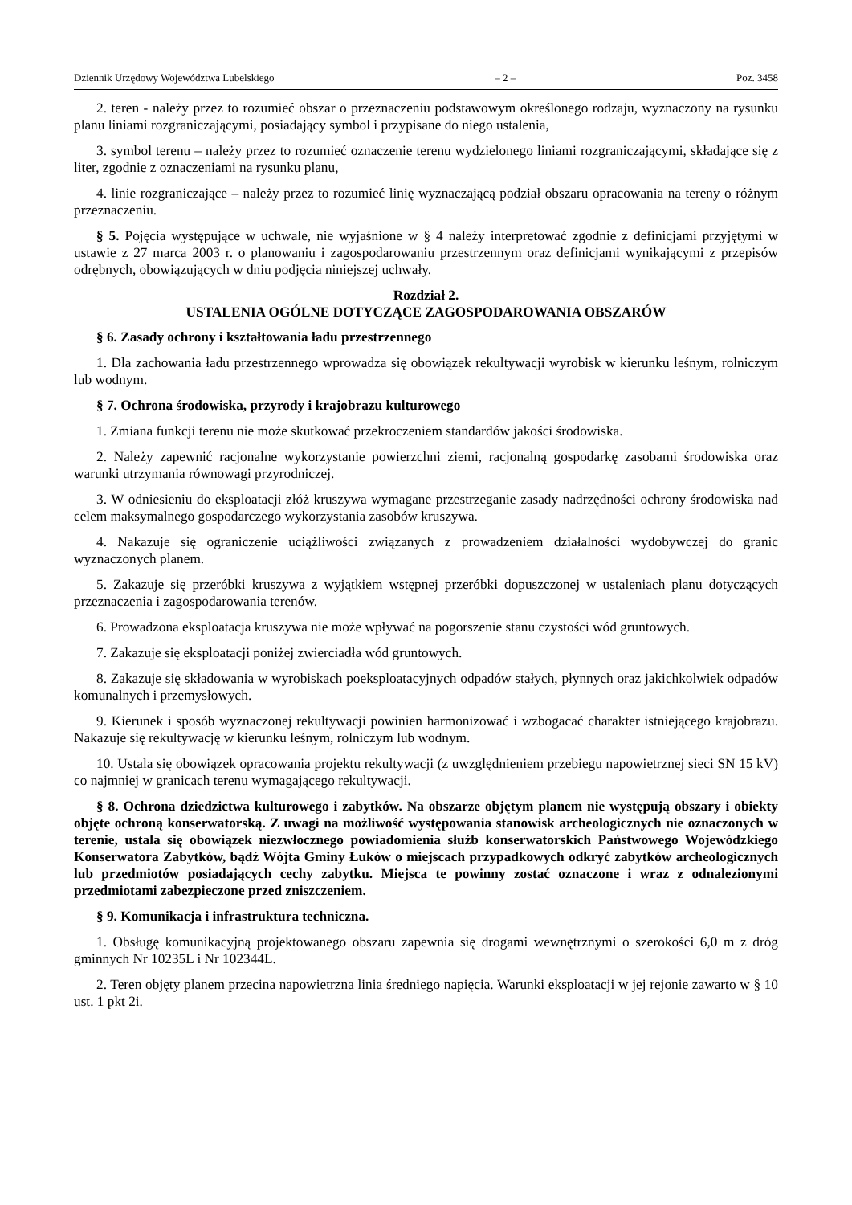Dziennik Urzędowy Województwa Lubelskiego – 2 – Poz. 3458
2. teren - należy przez to rozumieć obszar o przeznaczeniu podstawowym określonego rodzaju, wyznaczony na rysunku planu liniami rozgraniczającymi, posiadający symbol i przypisane do niego ustalenia,
3. symbol terenu – należy przez to rozumieć oznaczenie terenu wydzielonego liniami rozgraniczającymi, składające się z liter, zgodnie z oznaczeniami na rysunku planu,
4. linie rozgraniczające – należy przez to rozumieć linię wyznaczającą podział obszaru opracowania na tereny o różnym przeznaczeniu.
§ 5. Pojęcia występujące w uchwale, nie wyjaśnione w § 4 należy interpretować zgodnie z definicjami przyjętymi w ustawie z 27 marca 2003 r. o planowaniu i zagospodarowaniu przestrzennym oraz definicjami wynikającymi z przepisów odrębnych, obowiązujących w dniu podjęcia niniejszej uchwały.
Rozdział 2.
USTALENIA OGÓLNE DOTYCZĄCE ZAGOSPODAROWANIA OBSZARÓW
§ 6. Zasady ochrony i kształtowania ładu przestrzennego
1. Dla zachowania ładu przestrzennego wprowadza się obowiązek rekultywacji wyrobisk w kierunku leśnym, rolniczym lub wodnym.
§ 7. Ochrona środowiska, przyrody i krajobrazu kulturowego
1. Zmiana funkcji terenu nie może skutkować przekroczeniem standardów jakości środowiska.
2. Należy zapewnić racjonalne wykorzystanie powierzchni ziemi, racjonalną gospodarkę zasobami środowiska oraz warunki utrzymania równowagi przyrodniczej.
3. W odniesieniu do eksploatacji złóż kruszywa wymagane przestrzeganie zasady nadrzędności ochrony środowiska nad celem maksymalnego gospodarczego wykorzystania zasobów kruszywa.
4. Nakazuje się ograniczenie uciążliwości związanych z prowadzeniem działalności wydobywczej do granic wyznaczonych planem.
5. Zakazuje się przeróbki kruszywa z wyjątkiem wstępnej przeróbki dopuszczonej w ustaleniach planu dotyczących przeznaczenia i zagospodarowania terenów.
6. Prowadzona eksploatacja kruszywa nie może wpływać na pogorszenie stanu czystości wód gruntowych.
7. Zakazuje się eksploatacji poniżej zwierciadła wód gruntowych.
8. Zakazuje się składowania w wyrobiskach poeksploatacyjnych odpadów stałych, płynnych oraz jakichkolwiek odpadów komunalnych i przemysłowych.
9. Kierunek i sposób wyznaczonej rekultywacji powinien harmonizować i wzbogacać charakter istniejącego krajobrazu. Nakazuje się rekultywację w kierunku leśnym, rolniczym lub wodnym.
10. Ustala się obowiązek opracowania projektu rekultywacji (z uwzględnieniem przebiegu napowietrznej sieci SN 15 kV) co najmniej w granicach terenu wymagającego rekultywacji.
§ 8. Ochrona dziedzictwa kulturowego i zabytków. Na obszarze objętym planem nie występują obszary i obiekty objęte ochroną konserwatorską. Z uwagi na możliwość występowania stanowisk archeologicznych nie oznaczonych w terenie, ustala się obowiązek niezwłocznego powiadomienia służb konserwatorskich Państwowego Wojewódzkiego Konserwatora Zabytków, bądź Wójta Gminy Łuków o miejscach przypadkowych odkryć zabytków archeologicznych lub przedmiotów posiadających cechy zabytku. Miejsca te powinny zostać oznaczone i wraz z odnalezionymi przedmiotami zabezpieczone przed zniszczeniem.
§ 9. Komunikacja i infrastruktura techniczna.
1. Obsługę komunikacyjną projektowanego obszaru zapewnia się drogami wewnętrznymi o szerokości 6,0 m z dróg gminnych Nr 10235L i Nr 102344L.
2. Teren objęty planem przecina napowietrzna linia średniego napięcia. Warunki eksploatacji w jej rejonie zawarto w § 10 ust. 1 pkt 2i.